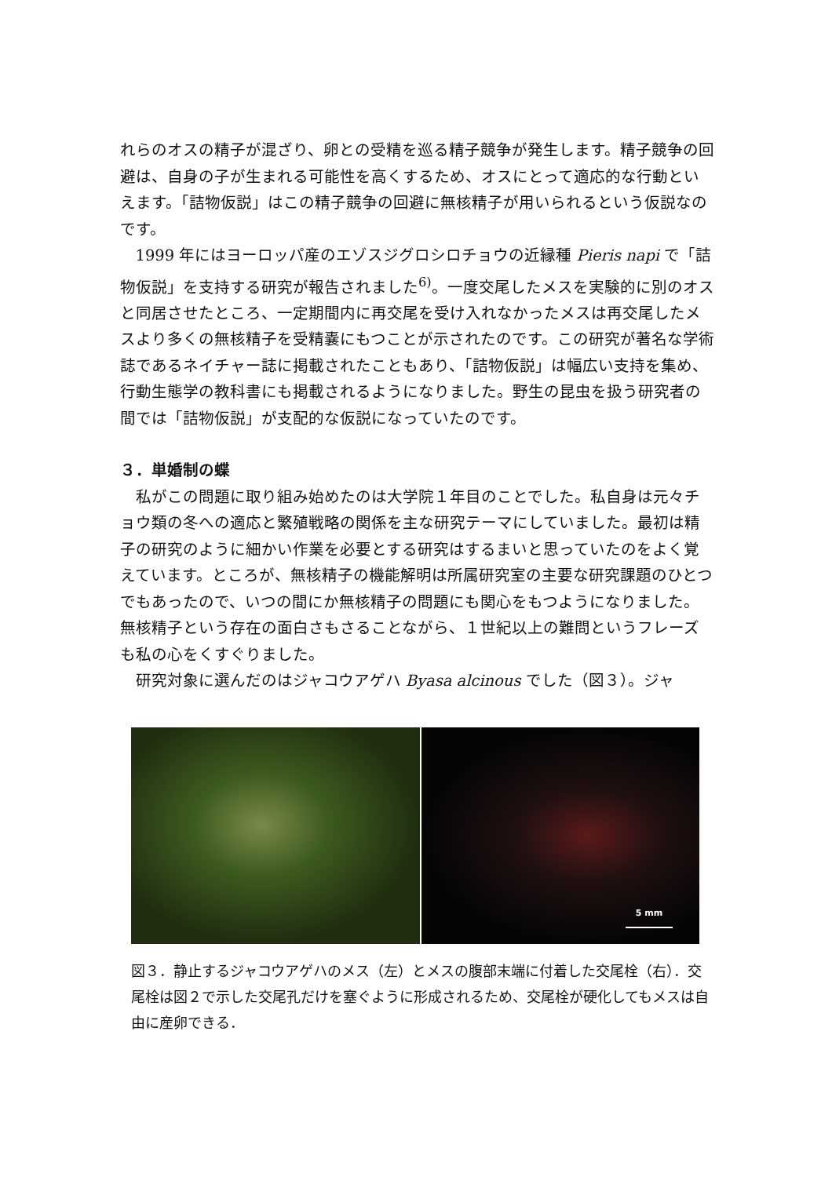れらのオスの精子が混ざり、卵との受精を巡る精子競争が発生します。精子競争の回避は、自身の子が生まれる可能性を高くするため、オスにとって適応的な行動といえます。「詰物仮説」はこの精子競争の回避に無核精子が用いられるという仮説なのです。
1999 年にはヨーロッパ産のエゾスジグロシロチョウの近縁種 Pieris napi で「詰物仮説」を支持する研究が報告されました<sup>6)</sup>。一度交尾したメスを実験的に別のオスと同居させたところ、一定期間内に再交尾を受け入れなかったメスは再交尾したメスより多くの無核精子を受精嚢にもつことが示されたのです。この研究が著名な学術誌であるネイチャー誌に掲載されたこともあり、「詰物仮説」は幅広い支持を集め、行動生態学の教科書にも掲載されるようになりました。野生の昆虫を扱う研究者の間では「詰物仮説」が支配的な仮説になっていたのです。
３．単婚制の蝶
私がこの問題に取り組み始めたのは大学院１年目のことでした。私自身は元々チョウ類の冬への適応と繁殖戦略の関係を主な研究テーマにしていました。最初は精子の研究のように細かい作業を必要とする研究はするまいと思っていたのをよく覚えています。ところが、無核精子の機能解明は所属研究室の主要な研究課題のひとつでもあったので、いつの間にか無核精子の問題にも関心をもつようになりました。無核精子という存在の面白さもさることながら、１世紀以上の難問というフレーズも私の心をくすぐりました。
研究対象に選んだのはジャコウアゲハ Byasa alcinous でした（図３）。ジャ
5 mm
図３．静止するジャコウアゲハのメス（左）とメスの腹部末端に付着した交尾栓（右）．交尾栓は図２で示した交尾孔だけを塞ぐように形成されるため、交尾栓が硬化してもメスは自由に産卵できる．